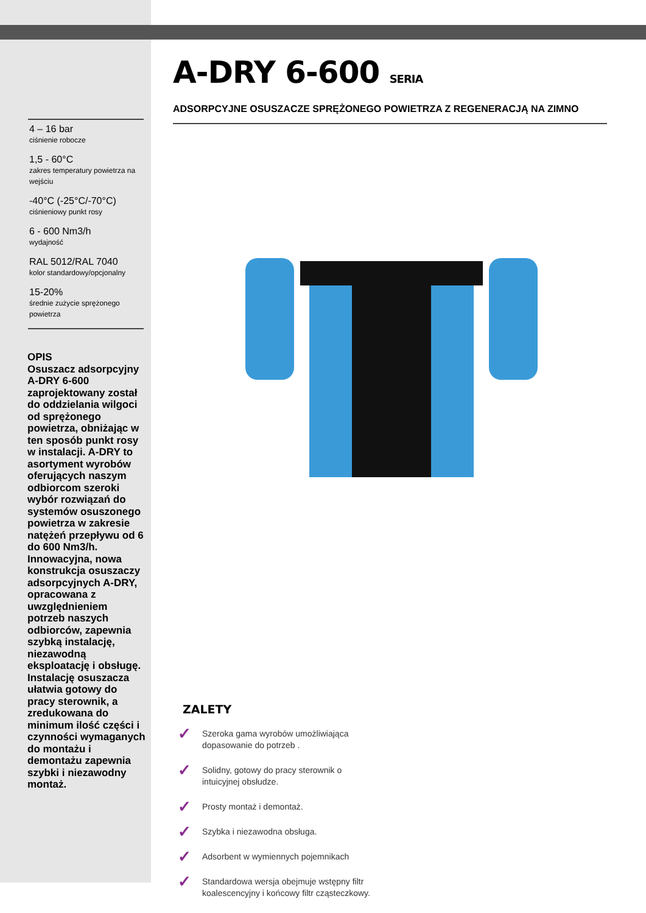4 – 16 bar
ciśnienie robocze
1,5 - 60°C
zakres temperatury powietrza na wejściu
-40°C (-25°C/-70°C)
ciśnieniowy punkt rosy
6 - 600 Nm3/h
wydajność
RAL 5012/RAL 7040
kolor standardowy/opcjonalny
15-20%
średnie zużycie sprężonego powietrza
OPIS
Osuszacz adsorpcyjny A-DRY 6-600 zaprojektowany został do oddzielania wilgoci od sprężonego powietrza, obniżając w ten sposób punkt rosy w instalacji. A-DRY to asortyment wyrobów oferujących naszym odbiorcom szeroki wybór rozwiązań do systemów osuszonego powietrza w zakresie natężeń przepływu od 6 do 600 Nm3/h. Innowacyjna, nowa konstrukcja osuszaczy adsorpcyjnych A-DRY, opracowana z uwzględnieniem potrzeb naszych odbiorców, zapewnia szybką instalację, niezawodną eksploatację i obsługę. Instalację osuszacza ułatwia gotowy do pracy sterownik, a zredukowana do minimum ilość części i czynności wymaganych do montażu i demontażu zapewnia szybki i niezawodny montaż.
A-DRY 6-600 SERIA
ADSORPCYJNE OSUSZACZE SPRĘŻONEGO POWIETRZA Z REGENERACJĄ NA ZIMNO
ZALETY
✓ Szeroka gama wyrobów umożliwiająca
dopasowanie do potrzeb .
✓ Solidny, gotowy do pracy sterownik o
intuicyjnej obsłudze.
✓ Prosty montaż i demontaż.
✓ Szybka i niezawodna obsługa.
✓ Adsorbent w wymiennych pojemnikach
✓ Standardowa wersja obejmuje wstępny filtr
koalescencyjny i końcowy filtr cząsteczkowy.